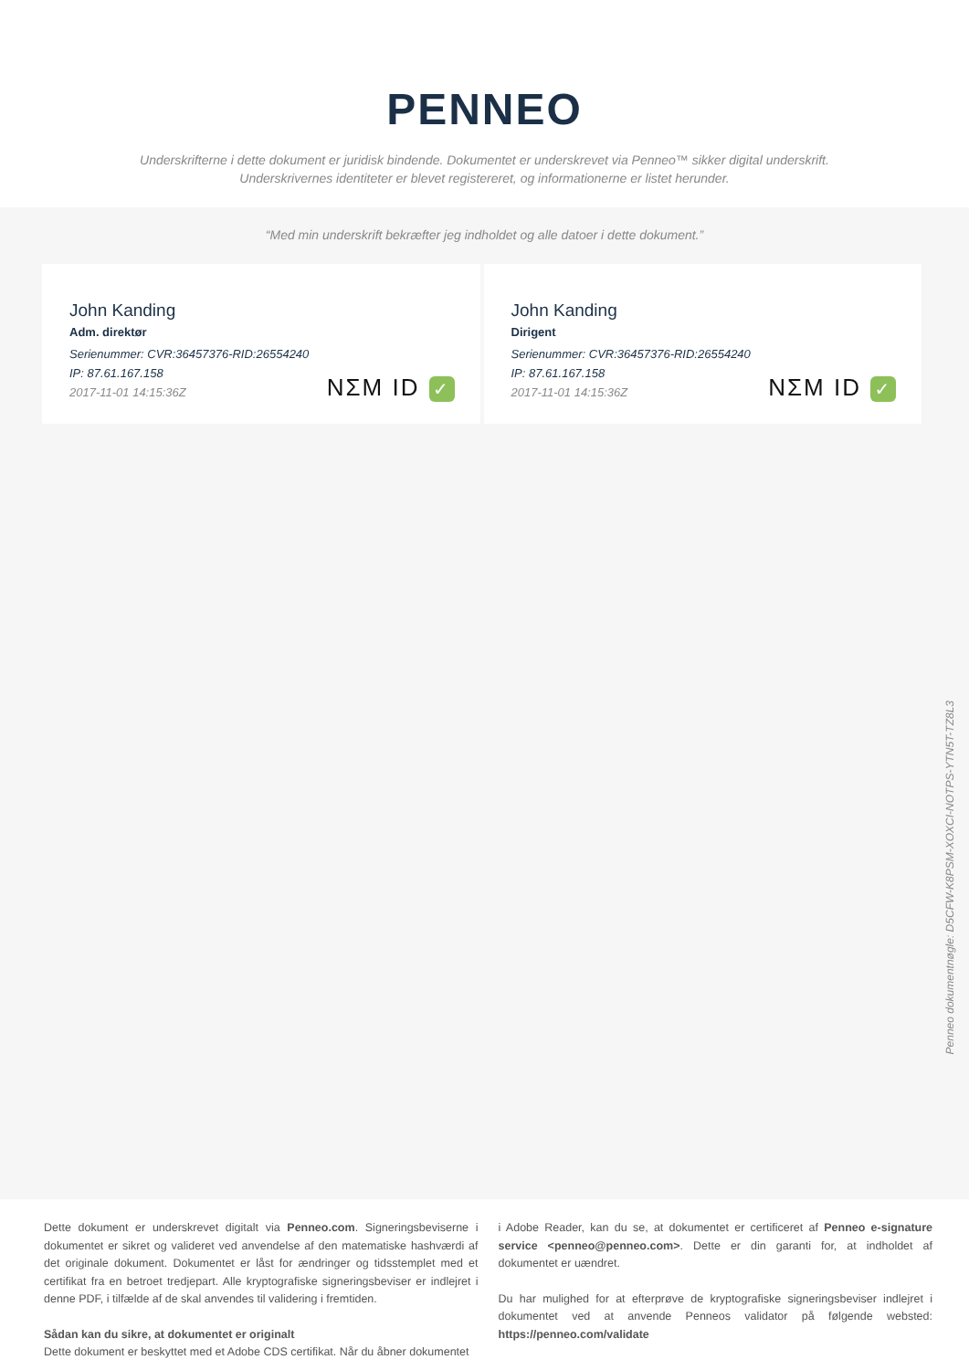PENNEO
Underskrifterne i dette dokument er juridisk bindende. Dokumentet er underskrevet via Penneo™ sikker digital underskrift.
Underskrivernes identiteter er blevet registereret, og informationerne er listet herunder.
“Med min underskrift bekræfter jeg indholdet og alle datoer i dette dokument.”
John Kanding
Adm. direktør
Serienummer: CVR:36457376-RID:26554240
IP: 87.61.167.158
2017-11-01 14:15:36Z
NΣM ID ✓
John Kanding
Dirigent
Serienummer: CVR:36457376-RID:26554240
IP: 87.61.167.158
2017-11-01 14:15:36Z
NΣM ID ✓
Penneo dokumentnøgle: D5CFW-K8PSM-XOXCI-NOTPS-YTN5T-TZ8L3
Dette dokument er underskrevet digitalt via Penneo.com. Signeringsbeviserne i dokumentet er sikret og valideret ved anvendelse af den matematiske hashværdi af det originale dokument. Dokumentet er låst for ændringer og tidsstemplet med et certifikat fra en betroet tredjepart. Alle kryptografiske signeringsbeviser er indlejret i denne PDF, i tilfælde af de skal anvendes til validering i fremtiden.
Sådan kan du sikre, at dokumentet er originalt
Dette dokument er beskyttet med et Adobe CDS certifikat. Når du åbner dokumentet
i Adobe Reader, kan du se, at dokumentet er certificeret af Penneo e-signature service <penneo@penneo.com>. Dette er din garanti for, at indholdet af dokumentet er uændret.
Du har mulighed for at efterprøve de kryptografiske signeringsbeviser indlejret i dokumentet ved at anvende Penneos validator på følgende websted: https://penneo.com/validate